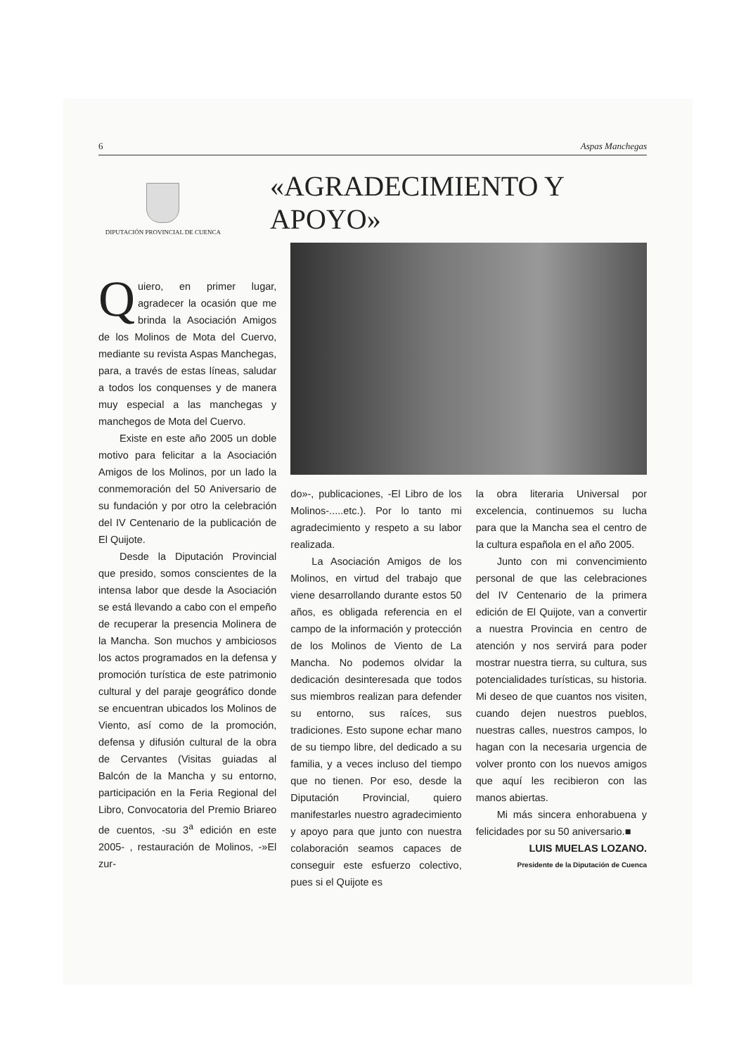6 Aspas Manchegas
DIPUTACIÓN PROVINCIAL DE CUENCA
«AGRADECIMIENTO Y APOYO»
Quiero, en primer lugar, agradecer la ocasión que me brinda la Asociación Amigos de los Molinos de Mota del Cuervo, mediante su revista Aspas Manchegas, para, a través de estas líneas, saludar a todos los conquenses y de manera muy especial a las manchegas y manchegos de Mota del Cuervo.
Existe en este año 2005 un doble motivo para felicitar a la Asociación Amigos de los Molinos, por un lado la conmemoración del 50 Aniversario de su fundación y por otro la celebración del IV Centenario de la publicación de El Quijote.
Desde la Diputación Provincial que presido, somos conscientes de la intensa labor que desde la Asociación se está llevando a cabo con el empeño de recuperar la presencia Molinera de la Mancha. Son muchos y ambiciosos los actos programados en la defensa y promoción turística de este patrimonio cultural y del paraje geográfico donde se encuentran ubicados los Molinos de Viento, así como de la promoción, defensa y difusión cultural de la obra de Cervantes (Visitas guiadas al Balcón de la Mancha y su entorno, participación en la Feria Regional del Libro, Convocatoria del Premio Briareo de cuentos, -su 3<sup>a</sup> edición en este 2005- , restauración de Molinos, -»El zur-
do»-, publicaciones, -El Libro de los Molinos-.....etc.). Por lo tanto mi agradecimiento y respeto a su labor realizada.
La Asociación Amigos de los Molinos, en virtud del trabajo que viene desarrollando durante estos 50 años, es obligada referencia en el campo de la información y protección de los Molinos de Viento de La Mancha. No podemos olvidar la dedicación desinteresada que todos sus miembros realizan para defender su entorno, sus raíces, sus tradiciones. Esto supone echar mano de su tiempo libre, del dedicado a su familia, y a veces incluso del tiempo que no tienen. Por eso, desde la Diputación Provincial, quiero manifestarles nuestro agradecimiento y apoyo para que junto con nuestra colaboración seamos capaces de conseguir este esfuerzo colectivo, pues si el Quijote es
la obra literaria Universal por excelencia, continuemos su lucha para que la Mancha sea el centro de la cultura española en el año 2005.
Junto con mi convencimiento personal de que las celebraciones del IV Centenario de la primera edición de El Quijote, van a convertir a nuestra Provincia en centro de atención y nos servirá para poder mostrar nuestra tierra, su cultura, sus potencialidades turísticas, su historia. Mi deseo de que cuantos nos visiten, cuando dejen nuestros pueblos, nuestras calles, nuestros campos, lo hagan con la necesaria urgencia de volver pronto con los nuevos amigos que aquí les recibieron con las manos abiertas.
Mi más sincera enhorabuena y felicidades por su 50 aniversario.■
LUIS MUELAS LOZANO.
Presidente de la Diputación de Cuenca